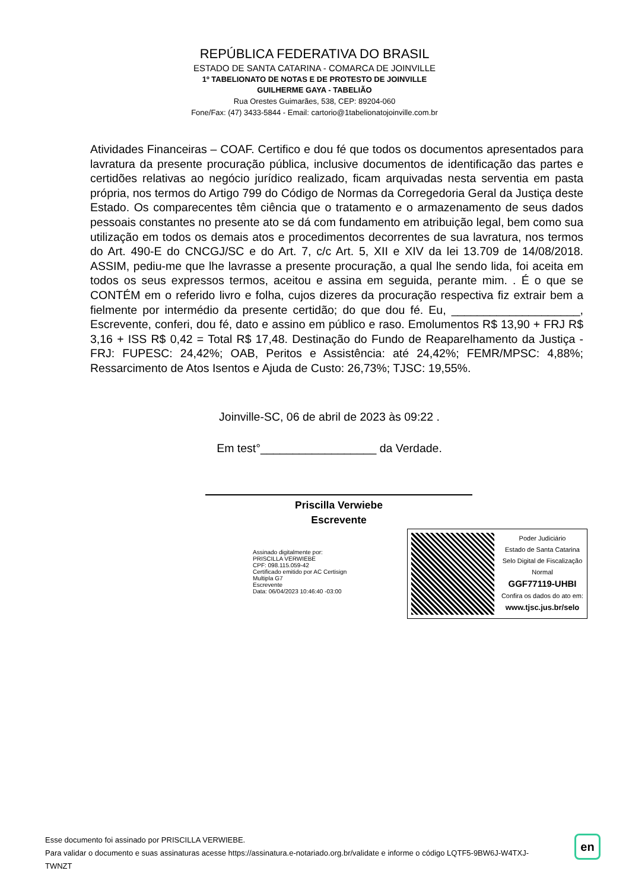REPÚBLICA FEDERATIVA DO BRASIL
ESTADO DE SANTA CATARINA - COMARCA DE JOINVILLE
1º TABELIONATO DE NOTAS E DE PROTESTO DE JOINVILLE
GUILHERME GAYA - TABELIÃO
Rua Orestes Guimarães, 538, CEP: 89204-060
Fone/Fax: (47) 3433-5844 - Email: cartorio@1tabelionatojoinville.com.br
Atividades Financeiras – COAF. Certifico e dou fé que todos os documentos apresentados para lavratura da presente procuração pública, inclusive documentos de identificação das partes e certidões relativas ao negócio jurídico realizado, ficam arquivadas nesta serventia em pasta própria, nos termos do Artigo 799 do Código de Normas da Corregedoria Geral da Justiça deste Estado. Os comparecentes têm ciência que o tratamento e o armazenamento de seus dados pessoais constantes no presente ato se dá com fundamento em atribuição legal, bem como sua utilização em todos os demais atos e procedimentos decorrentes de sua lavratura, nos termos do Art. 490-E do CNCGJ/SC e do Art. 7, c/c Art. 5, XII e XIV da lei 13.709 de 14/08/2018. ASSIM, pediu-me que lhe lavrasse a presente procuração, a qual lhe sendo lida, foi aceita em todos os seus expressos termos, aceitou e assina em seguida, perante mim. . É o que se CONTÉM em o referido livro e folha, cujos dizeres da procuração respectiva fiz extrair bem a fielmente por intermédio da presente certidão; do que dou fé. Eu, ____________________, Escrevente, conferi, dou fé, dato e assino em público e raso. Emolumentos R$ 13,90 + FRJ R$ 3,16 + ISS R$ 0,42 = Total R$ 17,48. Destinação do Fundo de Reaparelhamento da Justiça - FRJ: FUPESC: 24,42%; OAB, Peritos e Assistência: até 24,42%; FEMR/MPSC: 4,88%; Ressarcimento de Atos Isentos e Ajuda de Custo: 26,73%; TJSC: 19,55%.
Joinville-SC, 06 de abril de 2023 às 09:22 .
Em test°__________________ da Verdade.
Priscilla Verwiebe
Escrevente
Assinado digitalmente por:
PRISCILLA VERWIEBE
CPF: 098.115.059-42
Certificado emitido por AC Certisign Multipla G7
Escrevente
Data: 06/04/2023 10:46:40 -03:00
Poder Judiciário
Estado de Santa Catarina
Selo Digital de Fiscalização
Normal
GGF77119-UHBI
Confira os dados do ato em:
www.tjsc.jus.br/selo
Esse documento foi assinado por PRISCILLA VERWIEBE.
Para validar o documento e suas assinaturas acesse https://assinatura.e-notariado.org.br/validate e informe o código LQTF5-9BW6J-W4TXJ-TWNZT
en